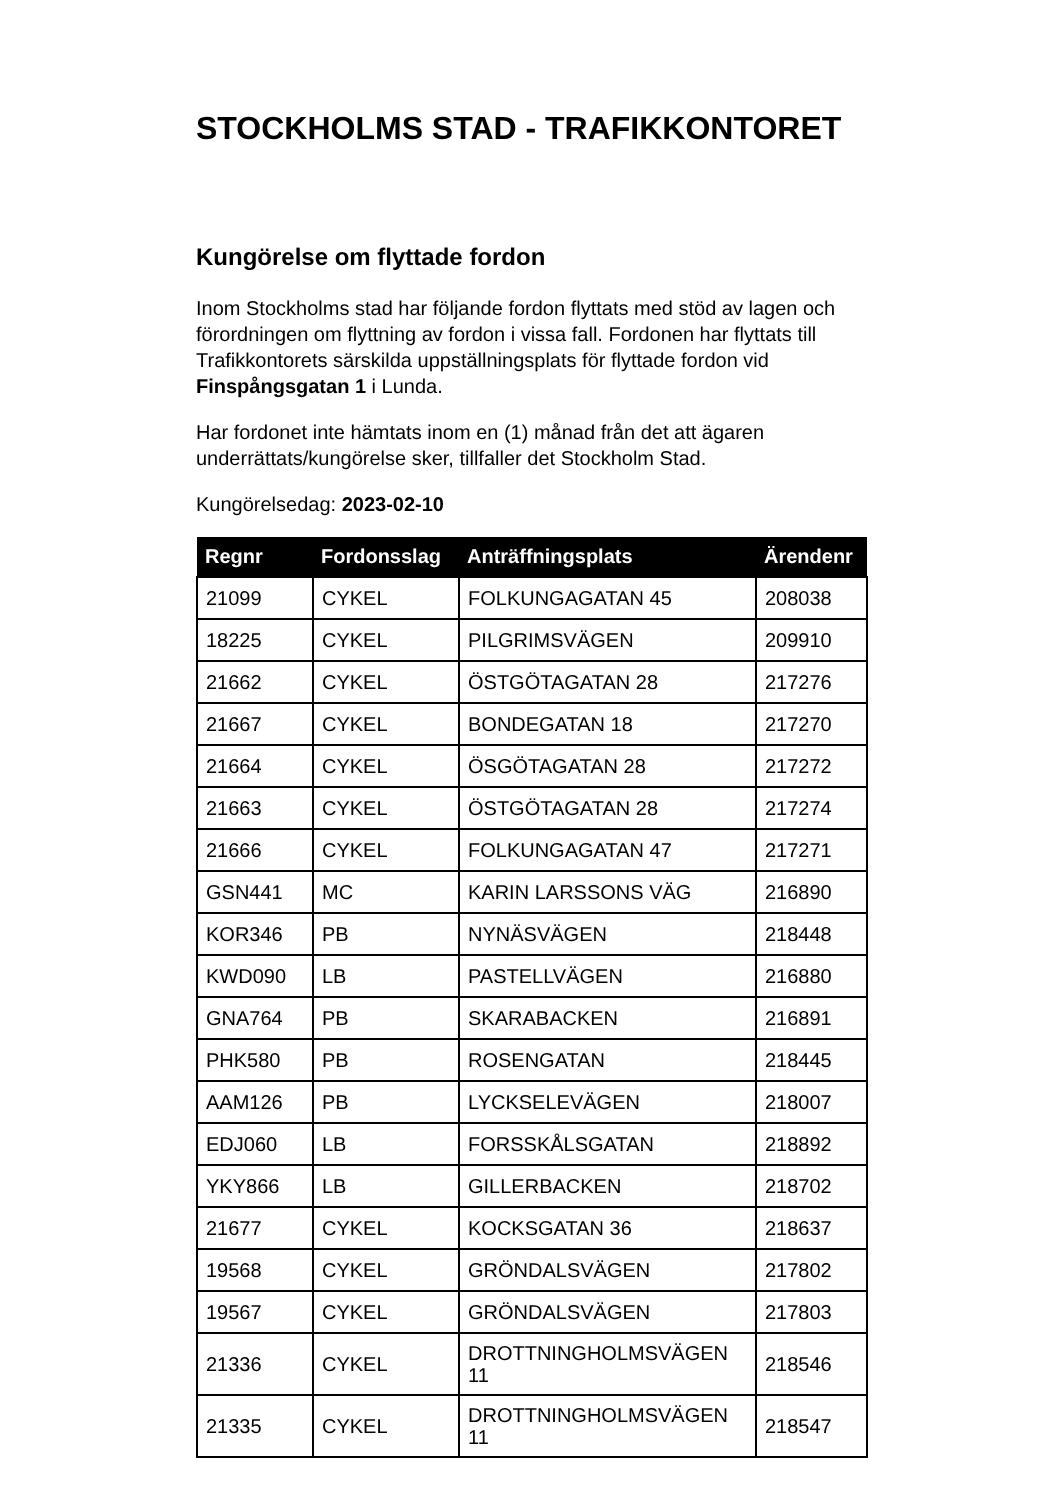STOCKHOLMS STAD - TRAFIKKONTORET
Kungörelse om flyttade fordon
Inom Stockholms stad har följande fordon flyttats med stöd av lagen och förordningen om flyttning av fordon i vissa fall. Fordonen har flyttats till Trafikkontorets särskilda uppställningsplats för flyttade fordon vid Finspångsgatan 1 i Lunda.
Har fordonet inte hämtats inom en (1) månad från det att ägaren underrättats/kungörelse sker, tillfaller det Stockholm Stad.
Kungörelsedag: 2023-02-10
| Regnr | Fordonsslag | Anträffningsplats | Ärendenr |
| --- | --- | --- | --- |
| 21099 | CYKEL | FOLKUNGAGATAN 45 | 208038 |
| 18225 | CYKEL | PILGRIMSVÄGEN | 209910 |
| 21662 | CYKEL | ÖSTGÖTAGATAN 28 | 217276 |
| 21667 | CYKEL | BONDEGATAN 18 | 217270 |
| 21664 | CYKEL | ÖSGÖTAGATAN 28 | 217272 |
| 21663 | CYKEL | ÖSTGÖTAGATAN 28 | 217274 |
| 21666 | CYKEL | FOLKUNGAGATAN 47 | 217271 |
| GSN441 | MC | KARIN LARSSONS VÄG | 216890 |
| KOR346 | PB | NYNÄSVÄGEN | 218448 |
| KWD090 | LB | PASTELLVÄGEN | 216880 |
| GNA764 | PB | SKARABACKEN | 216891 |
| PHK580 | PB | ROSENGATAN | 218445 |
| AAM126 | PB | LYCKSELEVÄGEN | 218007 |
| EDJ060 | LB | FORSSKÅLSGATAN | 218892 |
| YKY866 | LB | GILLERBACKEN | 218702 |
| 21677 | CYKEL | KOCKSGATAN 36 | 218637 |
| 19568 | CYKEL | GRÖNDALSVÄGEN | 217802 |
| 19567 | CYKEL | GRÖNDALSVÄGEN | 217803 |
| 21336 | CYKEL | DROTTNINGHOLMSVÄGEN 11 | 218546 |
| 21335 | CYKEL | DROTTNINGHOLMSVÄGEN 11 | 218547 |